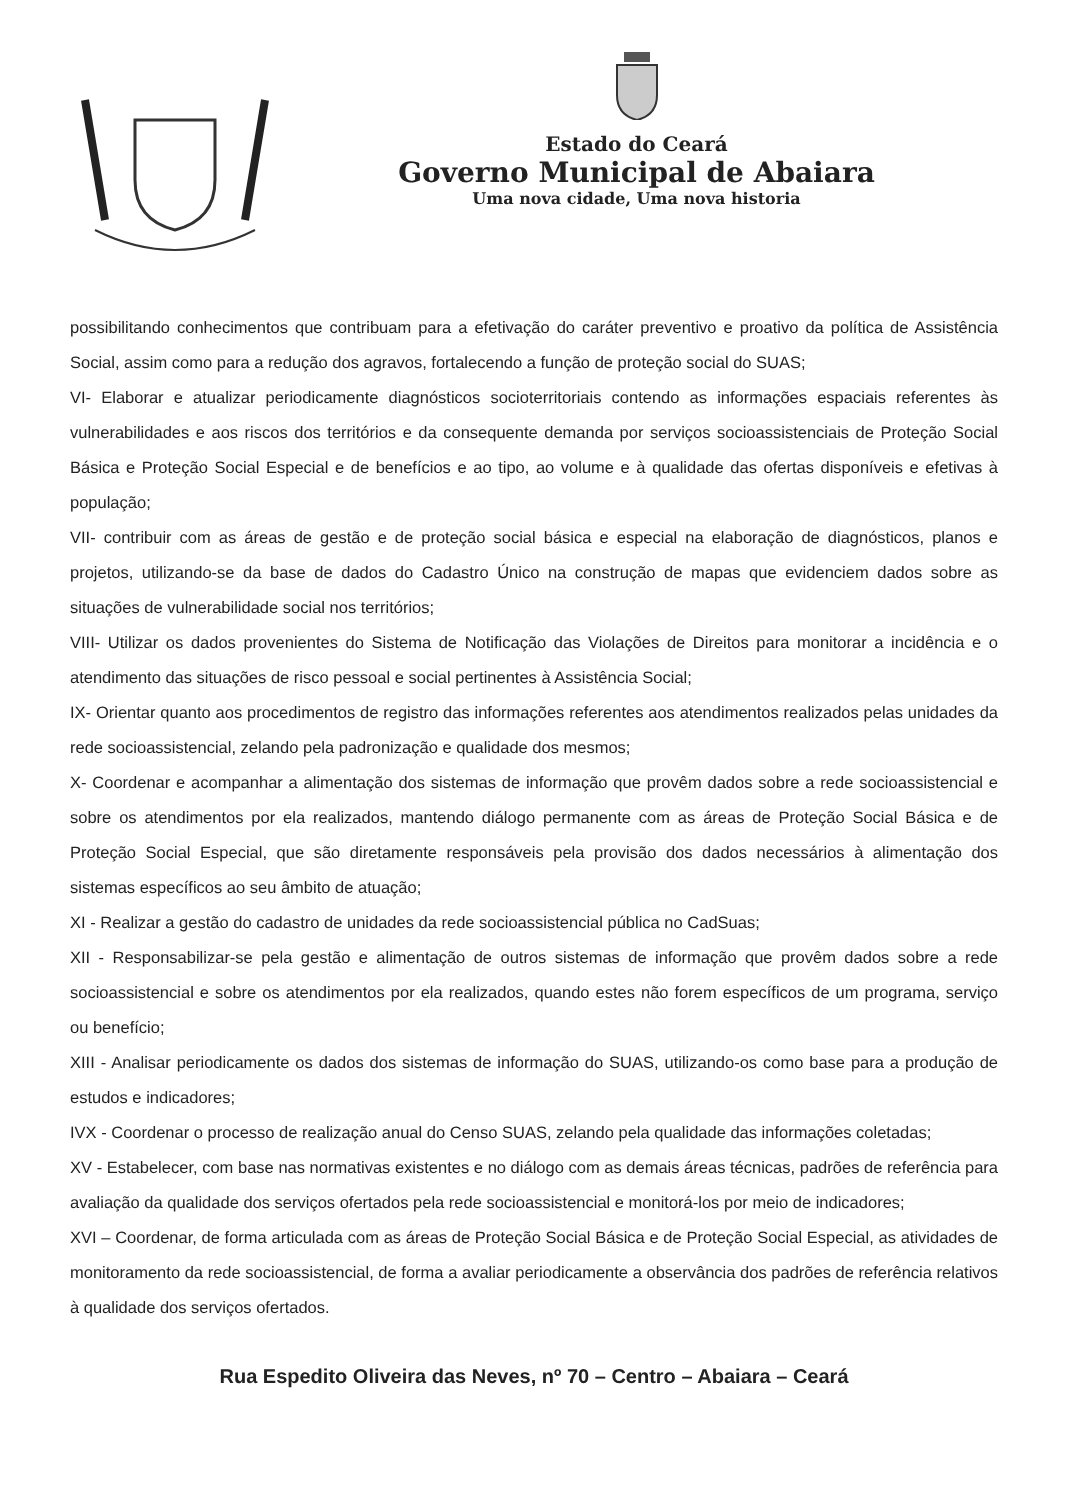Estado do Ceará
Governo Municipal de Abaiara
Uma nova cidade, Uma nova historia
possibilitando conhecimentos que contribuam para a efetivação do caráter preventivo e proativo da política de Assistência Social, assim como para a redução dos agravos, fortalecendo a função de proteção social do SUAS;
VI- Elaborar e atualizar periodicamente diagnósticos socioterritoriais contendo as informações espaciais referentes às vulnerabilidades e aos riscos dos territórios e da consequente demanda por serviços socioassistenciais de Proteção Social Básica e Proteção Social Especial e de benefícios e ao tipo, ao volume e à qualidade das ofertas disponíveis e efetivas à população;
VII- contribuir com as áreas de gestão e de proteção social básica e especial na elaboração de diagnósticos, planos e projetos, utilizando-se da base de dados do Cadastro Único na construção de mapas que evidenciem dados sobre as situações de vulnerabilidade social nos territórios;
VIII- Utilizar os dados provenientes do Sistema de Notificação das Violações de Direitos para monitorar a incidência e o atendimento das situações de risco pessoal e social pertinentes à Assistência Social;
IX- Orientar quanto aos procedimentos de registro das informações referentes aos atendimentos realizados pelas unidades da rede socioassistencial, zelando pela padronização e qualidade dos mesmos;
X- Coordenar e acompanhar a alimentação dos sistemas de informação que provêm dados sobre a rede socioassistencial e sobre os atendimentos por ela realizados, mantendo diálogo permanente com as áreas de Proteção Social Básica e de Proteção Social Especial, que são diretamente responsáveis pela provisão dos dados necessários à alimentação dos sistemas específicos ao seu âmbito de atuação;
XI - Realizar a gestão do cadastro de unidades da rede socioassistencial pública no CadSuas;
XII - Responsabilizar-se pela gestão e alimentação de outros sistemas de informação que provêm dados sobre a rede socioassistencial e sobre os atendimentos por ela realizados, quando estes não forem específicos de um programa, serviço ou benefício;
XIII - Analisar periodicamente os dados dos sistemas de informação do SUAS, utilizando-os como base para a produção de estudos e indicadores;
IVX - Coordenar o processo de realização anual do Censo SUAS, zelando pela qualidade das informações coletadas;
XV - Estabelecer, com base nas normativas existentes e no diálogo com as demais áreas técnicas, padrões de referência para avaliação da qualidade dos serviços ofertados pela rede socioassistencial e monitorá-los por meio de indicadores;
XVI – Coordenar, de forma articulada com as áreas de Proteção Social Básica e de Proteção Social Especial, as atividades de monitoramento da rede socioassistencial, de forma a avaliar periodicamente a observância dos padrões de referência relativos à qualidade dos serviços ofertados.
Rua Espedito Oliveira das Neves, nº 70 – Centro – Abaiara – Ceará